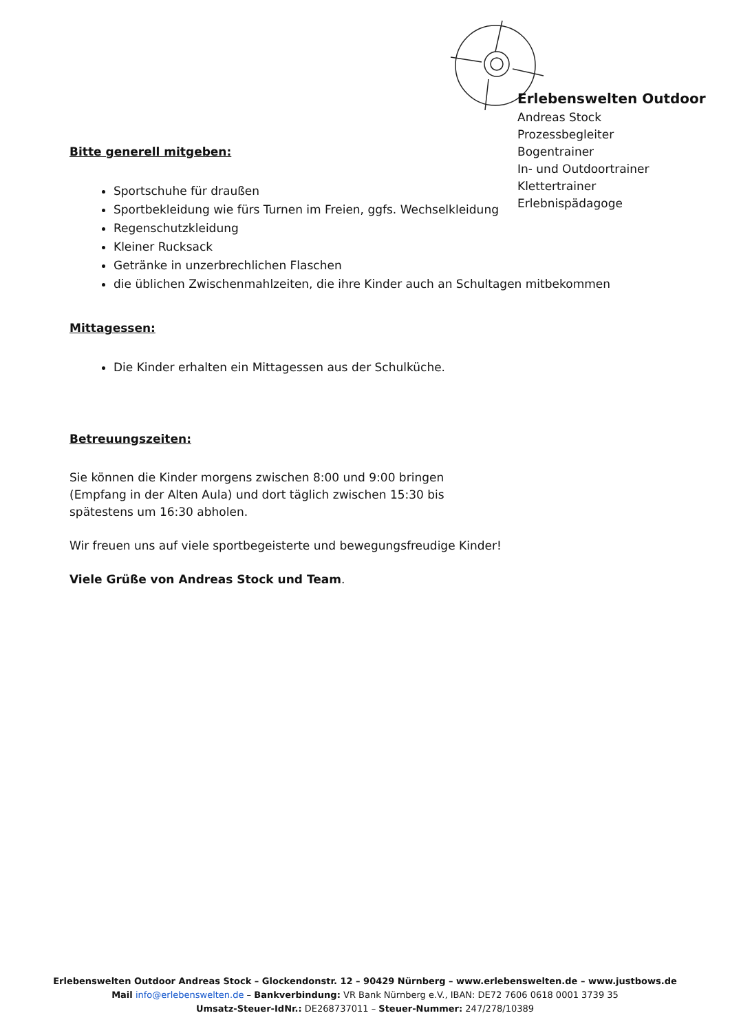Erlebenswelten Outdoor
Andreas Stock
Prozessbegleiter
Bogentrainer
In- und Outdoortrainer
Klettertrainer
Erlebnispädagoge
Bitte generell mitgeben:
Sportschuhe für draußen
Sportbekleidung wie fürs Turnen im Freien, ggfs. Wechselkleidung
Regenschutzkleidung
Kleiner Rucksack
Getränke in unzerbrechlichen Flaschen
die üblichen Zwischenmahlzeiten, die ihre Kinder auch an Schultagen mitbekommen
Mittagessen:
Die Kinder erhalten ein Mittagessen aus der Schulküche.
Betreuungszeiten:
Sie können die Kinder morgens zwischen 8:00 und 9:00 bringen
(Empfang in der Alten Aula) und dort täglich zwischen 15:30 bis
spätestens um 16:30 abholen.
Wir freuen uns auf viele sportbegeisterte und bewegungsfreudige Kinder!
Viele Grüße von Andreas Stock und Team.
Erlebenswelten Outdoor Andreas Stock – Glockendonstr. 12 – 90429 Nürnberg – www.erlebenswelten.de – www.justbows.de
Mail info@erlebenswelten.de – Bankverbindung: VR Bank Nürnberg e.V., IBAN: DE72 7606 0618 0001 3739 35
Umsatz-Steuer-IdNr.: DE268737011 – Steuer-Nummer: 247/278/10389